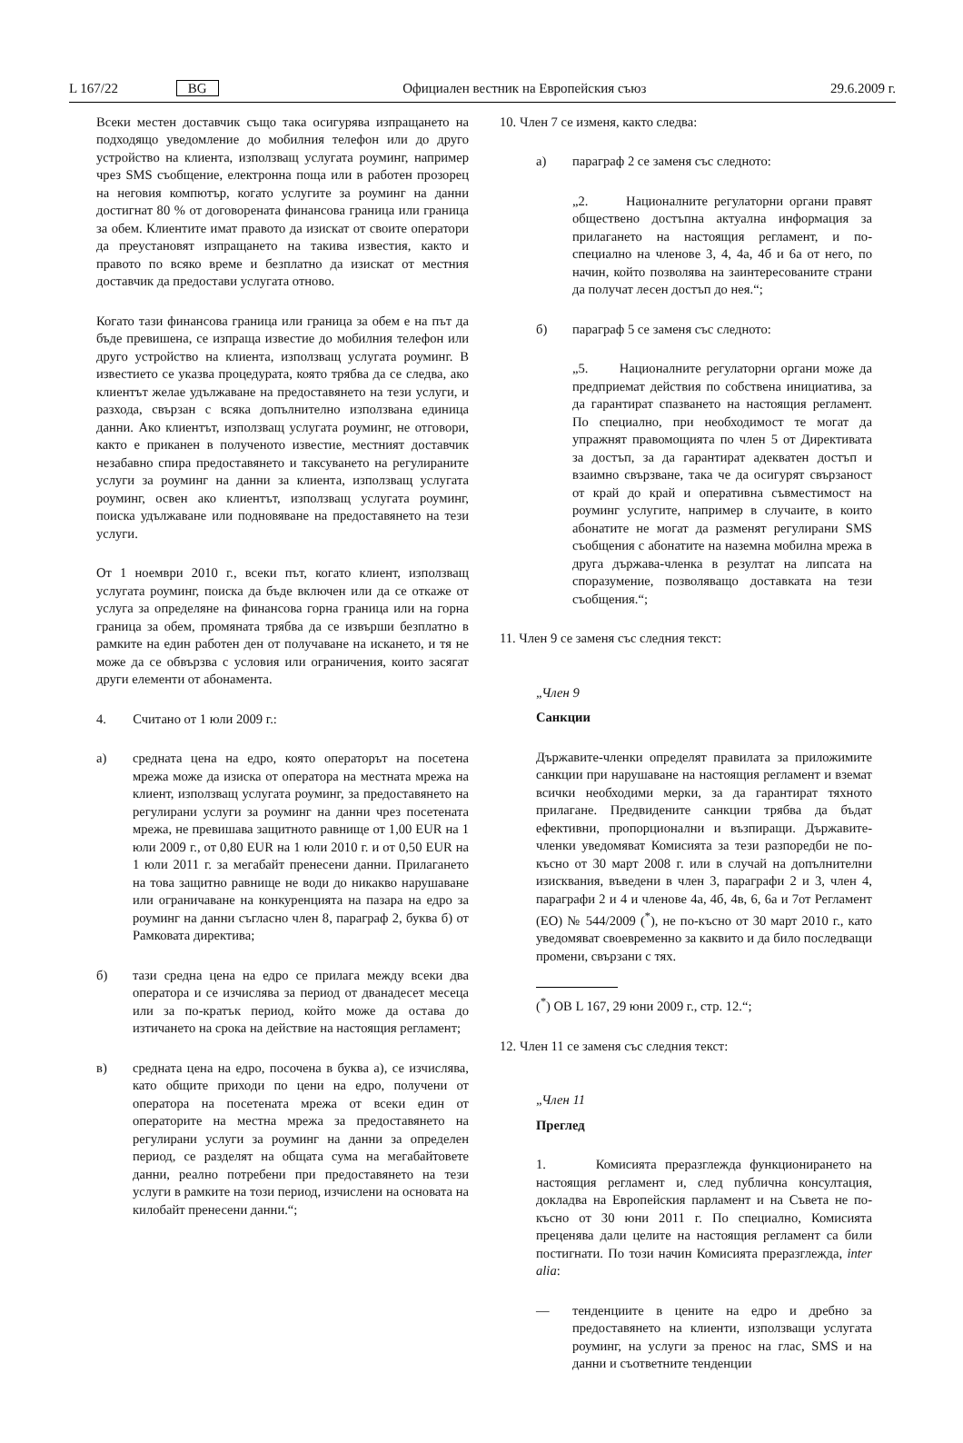L 167/22 BG Официален вестник на Европейския съюз 29.6.2009 г.
Всеки местен доставчик също така осигурява изпращането на подходящо уведомление до мобилния телефон или до друго устройство на клиента, използващ услугата роуминг, например чрез SMS съобщение, електронна поща или в работен прозорец на неговия компютър, когато услугите за роуминг на данни достигнат 80 % от договорената финансова граница или граница за обем. Клиентите имат правото да изискат от своите оператори да преустановят изпращането на такива известия, както и правото по всяко време и безплатно да изискат от местния доставчик да предостави услугата отново.
Когато тази финансова граница или граница за обем е на път да бъде превишена, се изпраща известие до мобилния телефон или друго устройство на клиента, използващ услугата роуминг. В известието се указва процедурата, която трябва да се следва, ако клиентът желае удължаване на предоставянето на тези услуги, и разхода, свързан с всяка допълнително използвана единица данни. Ако клиентът, използващ услугата роуминг, не отговори, както е приканен в полученото известие, местният доставчик незабавно спира предоставянето и таксуването на регулираните услуги за роуминг на данни за клиента, използващ услугата роуминг, освен ако клиентът, използващ услугата роуминг, поиска удължаване или подновяване на предоставянето на тези услуги.
От 1 ноември 2010 г., всеки път, когато клиент, използващ услугата роуминг, поиска да бъде включен или да се откаже от услуга за определяне на финансова горна граница или на горна граница за обем, промяната трябва да се извърши безплатно в рамките на един работен ден от получаване на искането, и тя не може да се обвързва с условия или ограничения, които засягат други елементи от абонамента.
4. Считано от 1 юли 2009 г.:
а) средната цена на едро, която операторът на посетена мрежа може да изиска от оператора на местната мрежа на клиент, използващ услугата роуминг, за предоставянето на регулирани услуги за роуминг на данни чрез посетената мрежа, не превишава защитното равнище от 1,00 EUR на 1 юли 2009 г., от 0,80 EUR на 1 юли 2010 г. и от 0,50 EUR на 1 юли 2011 г. за мегабайт пренесени данни. Прилагането на това защитно равнище не води до никакво нарушаване или ограничаване на конкуренцията на пазара на едро за роуминг на данни съгласно член 8, параграф 2, буква б) от Рамковата директива;
б) тази средна цена на едро се прилага между всеки два оператора и се изчислява за период от дванадесет месеца или за по-кратък период, който може да остава до изтичането на срока на действие на настоящия регламент;
в) средната цена на едро, посочена в буква а), се изчислява, като общите приходи по цени на едро, получени от оператора на посетената мрежа от всеки един от операторите на местна мрежа за предоставянето на регулирани услуги за роуминг на данни за определен период, се разделят на общата сума на мегабайтовете данни, реално потребени при предоставянето на тези услуги в рамките на този период, изчислени на основата на килобайт пренесени данни.“;
10. Член 7 се изменя, както следва:
а) параграф 2 се заменя със следното:
„2. Националните регулаторни органи правят обществено достъпна актуална информация за прилагането на настоящия регламент, и по-специално на членове 3, 4, 4а, 4б и 6а от него, по начин, който позволява на заинтересованите страни да получат лесен достъп до нея.“;
б) параграф 5 се заменя със следното:
„5. Националните регулаторни органи може да предприемат действия по собствена инициатива, за да гарантират спазването на настоящия регламент. По специално, при необходимост те могат да упражнят правомощията по член 5 от Директивата за достъп, за да гарантират адекватен достъп и взаимно свързване, така че да осигурят свързаност от край до край и оперативна съвместимост на роуминг услугите, например в случаите, в които абонатите не могат да разменят регулирани SMS съобщения с абонатите на наземна мобилна мрежа в друга държава-членка в резултат на липсата на споразумение, позволяващо доставката на тези съобщения.“;
11. Член 9 се заменя със следния текст:
„Член 9
Санкции
Държавите-членки определят правилата за приложимите санкции при нарушаване на настоящия регламент и вземат всички необходими мерки, за да гарантират тяхното прилагане. Предвидените санкции трябва да бъдат ефективни, пропорционални и възпиращи. Държавите-членки уведомяват Комисията за тези разпоредби не по-късно от 30 март 2008 г. или в случай на допълнителни изисквания, въведени в член 3, параграфи 2 и 3, член 4, параграфи 2 и 4 и членове 4а, 4б, 4в, 6, 6а и 7от Регламент (ЕО) № 544/2009 (<sup>*</sup>), не по-късно от 30 март 2010 г., като уведомяват своевременно за каквито и да било последващи промени, свързани с тях.
(<sup>*</sup>) ОВ L 167, 29 юни 2009 г., стр. 12.“;
12. Член 11 се заменя със следния текст:
„Член 11
Преглед
1. Комисията преразглежда функционирането на настоящия регламент и, след публична консултация, докладва на Европейския парламент и на Съвета не по-късно от 30 юни 2011 г. По специално, Комисията преценява дали целите на настоящия регламент са били постигнати. По този начин Комисията преразглежда, inter alia:
— тенденциите в цените на едро и дребно за предоставянето на клиенти, използващи услугата роуминг, на услуги за пренос на глас, SMS и на данни и съответните тенденции